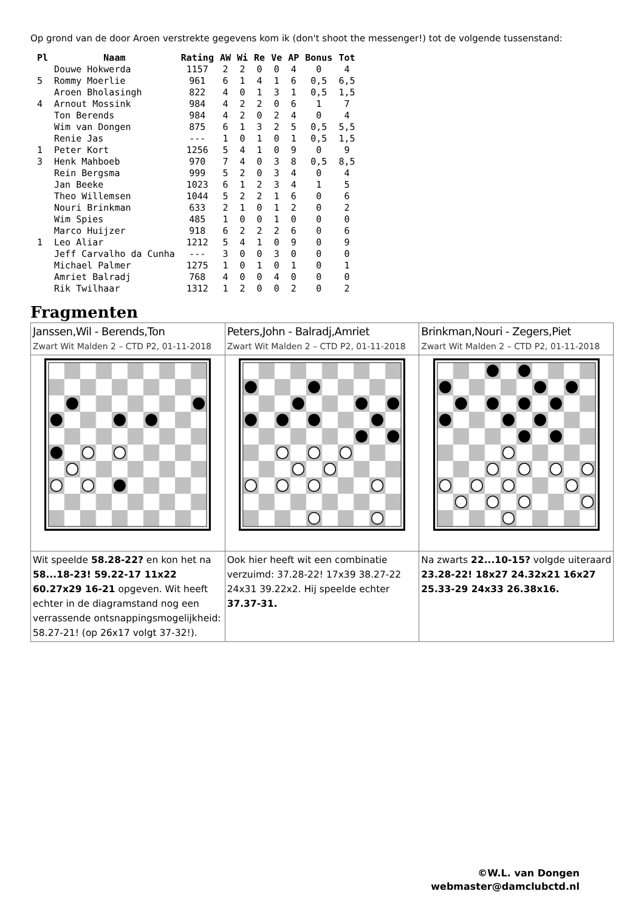Op grond van de door Aroen verstrekte gegevens kom ik (don't shoot the messenger!) tot de volgende tussenstand:
| Pl | Naam | Rating | AW | Wi | Re | Ve | AP | Bonus | Tot |
| --- | --- | --- | --- | --- | --- | --- | --- | --- | --- |
| | Douwe Hokwerda | 1157 | 2 | 2 | 0 | 0 | 4 | 0 | 4 |
| 5 | Rommy Moerlie | 961 | 6 | 1 | 4 | 1 | 6 | 0,5 | 6,5 |
| | Aroen Bholasingh | 822 | 4 | 0 | 1 | 3 | 1 | 0,5 | 1,5 |
| 4 | Arnout Mossink | 984 | 4 | 2 | 2 | 0 | 6 | 1 | 7 |
| | Ton Berends | 984 | 4 | 2 | 0 | 2 | 4 | 0 | 4 |
| | Wim van Dongen | 875 | 6 | 1 | 3 | 2 | 5 | 0,5 | 5,5 |
| | Renie Jas | --- | 1 | 0 | 1 | 0 | 1 | 0,5 | 1,5 |
| 1 | Peter Kort | 1256 | 5 | 4 | 1 | 0 | 9 | 0 | 9 |
| 3 | Henk Mahboeb | 970 | 7 | 4 | 0 | 3 | 8 | 0,5 | 8,5 |
| | Rein Bergsma | 999 | 5 | 2 | 0 | 3 | 4 | 0 | 4 |
| | Jan Beeke | 1023 | 6 | 1 | 2 | 3 | 4 | 1 | 5 |
| | Theo Willemsen | 1044 | 5 | 2 | 2 | 1 | 6 | 0 | 6 |
| | Nouri Brinkman | 633 | 2 | 1 | 0 | 1 | 2 | 0 | 2 |
| | Wim Spies | 485 | 1 | 0 | 0 | 1 | 0 | 0 | 0 |
| | Marco Huijzer | 918 | 6 | 2 | 2 | 2 | 6 | 0 | 6 |
| 1 | Leo Aliar | 1212 | 5 | 4 | 1 | 0 | 9 | 0 | 9 |
| | Jeff Carvalho da Cunha | --- | 3 | 0 | 0 | 3 | 0 | 0 | 0 |
| | Michael Palmer | 1275 | 1 | 0 | 1 | 0 | 1 | 0 | 1 |
| | Amriet Balradj | 768 | 4 | 0 | 0 | 4 | 0 | 0 | 0 |
| | Rik Twilhaar | 1312 | 1 | 2 | 0 | 0 | 2 | 0 | 2 |
Fragmenten
| Janssen,Wil - Berends,Ton Zwart Wit Malden 2 – CTD P2, 01-11-2018 | Peters,John - Balradj,Amriet Zwart Wit Malden 2 – CTD P2, 01-11-2018 | Brinkman,Nouri - Zegers,Piet Zwart Wit Malden 2 – CTD P2, 01-11-2018 |
| Wit speelde 58.28-22? en kon het na 58...18-23! 59.22-17 11x22 60.27x29 16-21 opgeven. Wit heeft echter in de diagramstand nog een verrassende ontsnappingsmogelijkheid: 58.27-21! (op 26x17 volgt 37-32!). | Ook hier heeft wit een combinatie verzuimd: 37.28-22! 17x39 38.27-22 24x31 39.22x2. Hij speelde echter 37.37-31. | Na zwarts 22...10-15? volgde uiteraard 23.28-22! 18x27 24.32x21 16x27 25.33-29 24x33 26.38x16. |
©W.L. van Dongen
webmaster@damclubctd.nl